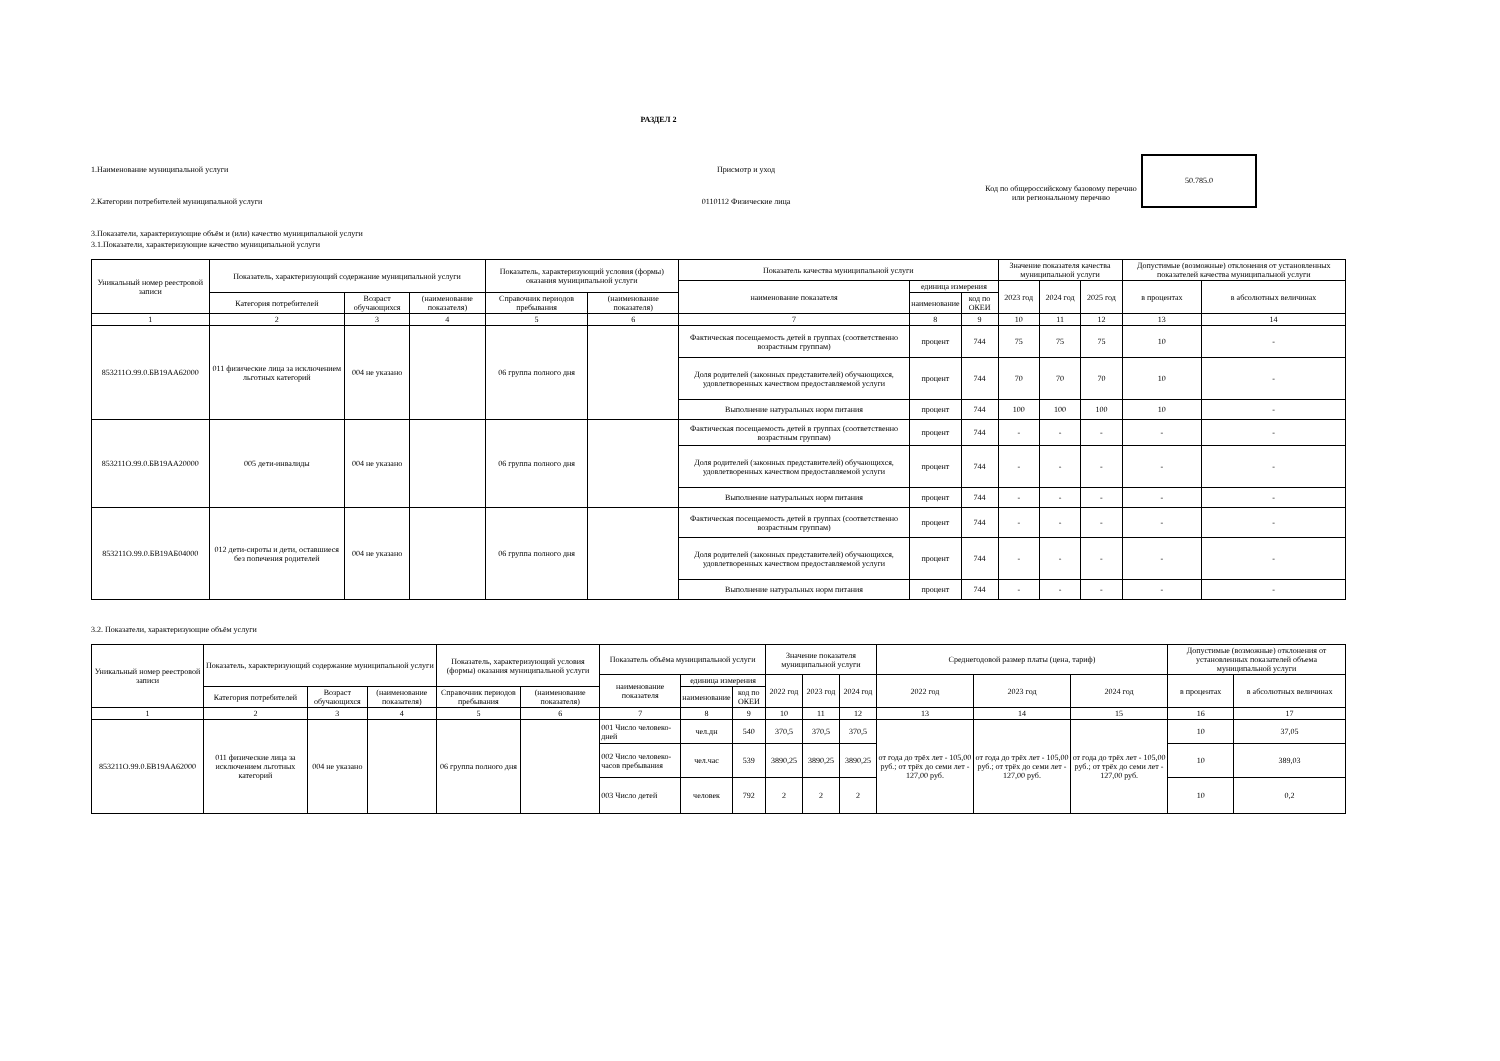РАЗДЕЛ 2
1.Наименование муниципальной услуги
2.Категории потребителей муниципальной услуги
Присмотр и уход
0110112 Физические лица
Код по общероссийскому базовому перечню или региональному перечню
50.785.0
3.Показатели, характеризующие объём и (или) качество муниципальной услуги
3.1.Показатели, характеризующие качество муниципальной услуги
| Уникальный номер реестровой записи | Показатель, характеризующий содержание муниципальной услуги | | | Показатель, характеризующий условия (формы) оказания муниципальной услуги | | Показатель качества муниципальной услуги | | | Значение показателя качества муниципальной услуги | | | Допустимые (возможные) отклонения от установленных показателей качества муниципальной услуги | |
| --- | --- | --- | --- | --- | --- | --- | --- | --- | --- | --- | --- | --- | --- |
| | | | | | | наименование показателя | единица измерения | | 2023 год | 2024 год | 2025 год | в процентах | в абсолютных величинах |
| | Категория потребителей | Возраст обучающихся | (наименование показателя) | Справочник периодов пребывания | (наименование показателя) | | наименование | код по ОКЕИ | | | | | |
| 1 | 2 | 3 | 4 | 5 | 6 | 7 | 8 | 9 | 10 | 11 | 12 | 13 | 14 |
| 853211О.99.0.БВ19АА62000 | 011 физические лица за исключением льготных категорий | 004 не указано | | 06 группа полного дня | | Фактическая посещаемость детей в группах (соответственно возрастным группам) | процент | 744 | 75 | 75 | 75 | 10 | - |
| | | | | | | Доля родителей (законных представителей) обучающихся, удовлетворенных качеством предоставляемой услуги | процент | 744 | 70 | 70 | 70 | 10 | - |
| | | | | | | Выполнение натуральных норм питания | процент | 744 | 100 | 100 | 100 | 10 | - |
| 853211О.99.0.БВ19АА20000 | 005 дети-инвалиды | 004 не указано | | 06 группа полного дня | | Фактическая посещаемость детей в группах (соответственно возрастным группам) | процент | 744 | - | - | - | - | - |
| | | | | | | Доля родителей (законных представителей) обучающихся, удовлетворенных качеством предоставляемой услуги | процент | 744 | - | - | - | - | - |
| | | | | | | Выполнение натуральных норм питания | процент | 744 | - | - | - | - | - |
| 853211О.99.0.БВ19АБ04000 | 012 дети-сироты и дети, оставшиеся без попечения родителей | 004 не указано | | 06 группа полного дня | | Фактическая посещаемость детей в группах (соответственно возрастным группам) | процент | 744 | - | - | - | - | - |
| | | | | | | Доля родителей (законных представителей) обучающихся, удовлетворенных качеством предоставляемой услуги | процент | 744 | - | - | - | - | - |
| | | | | | | Выполнение натуральных норм питания | процент | 744 | - | - | - | - | - |
3.2. Показатели, характеризующие объём услуги
| Уникальный номер реестровой записи | Показатель, характеризующий содержание муниципальной услуги | | | Показатель, характеризующий условия (формы) оказания муниципальной услуги | | Показатель объёма муниципальной услуги | | | Значение показателя муниципальной услуги | | | Среднегодовой размер платы (цена, тариф) | | | Допустимые (возможные) отклонения от установленных показателей объема муниципальной услуги | |
| --- | --- | --- | --- | --- | --- | --- | --- | --- | --- | --- | --- | --- | --- | --- | --- | --- |
| | | | | | | наименование показателя | единица измерения | | 2022 год | 2023 год | 2024 год | 2022 год | 2023 год | 2024 год | в процентах | в абсолютных величинах |
| | Категория потребителей | Возраст обучающихся | (наименование показателя) | Справочник периодов пребывания | (наименование показателя) | | наименование | код по ОКЕИ | | | | | | | | |
| 1 | 2 | 3 | 4 | 5 | 6 | 7 | 8 | 9 | 10 | 11 | 12 | 13 | 14 | 15 | 16 | 17 |
| 853211О.99.0.БВ19АА62000 | 011 физические лица за исключением льготных категорий | 004 не указано | | 06 группа полного дня | | 001 Число человеко-дней | чел.дн | 540 | 370,5 | 370,5 | 370,5 | от года до трёх лет - 105,00 руб.; от трёх до семи лет - 127,00 руб. | от года до трёх лет - 105,00 руб.; от трёх до семи лет - 127,00 руб. | от года до трёх лет - 105,00 руб.; от трёх до семи лет - 127,00 руб. | 10 | 37,05 |
| | | | | | | 002 Число человеко-часов пребывания | чел.час | 539 | 3890,25 | 3890,25 | 3890,25 | | | | 10 | 389,03 |
| | | | | | | 003 Число детей | человек | 792 | 2 | 2 | 2 | | | | 10 | 0,2 |